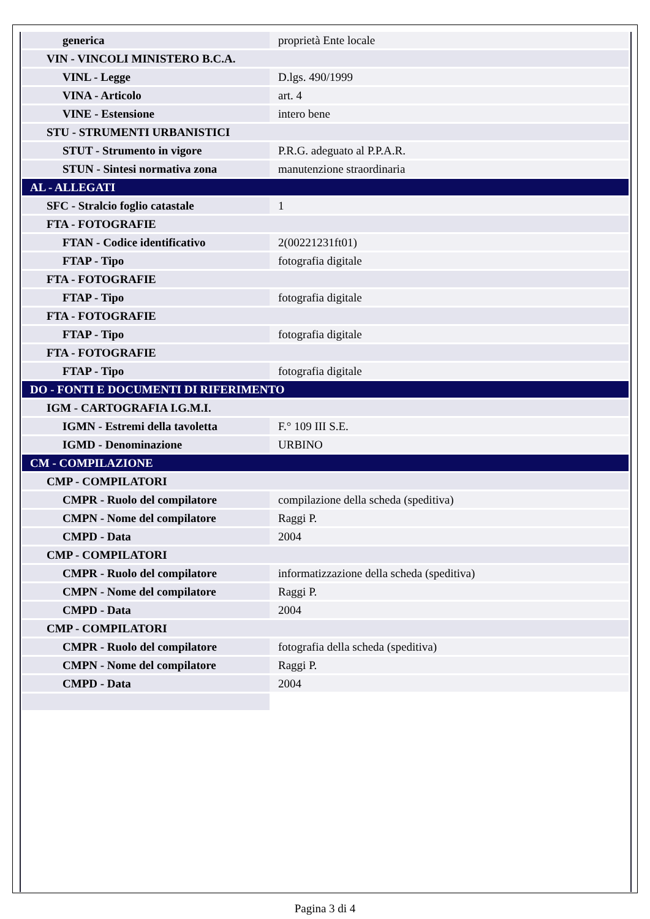| generica | proprietà Ente locale |
| VIN - VINCOLI MINISTERO B.C.A. | |
| VINL - Legge | D.lgs. 490/1999 |
| VINA - Articolo | art. 4 |
| VINE - Estensione | intero bene |
| STU - STRUMENTI URBANISTICI | |
| STUT - Strumento in vigore | P.R.G. adeguato al P.P.A.R. |
| STUN - Sintesi normativa zona | manutenzione straordinaria |
| AL - ALLEGATI | |
| SFC - Stralcio foglio catastale | 1 |
| FTA - FOTOGRAFIE | |
| FTAN - Codice identificativo | 2(00221231ft01) |
| FTAP - Tipo | fotografia digitale |
| FTA - FOTOGRAFIE | |
| FTAP - Tipo | fotografia digitale |
| FTA - FOTOGRAFIE | |
| FTAP - Tipo | fotografia digitale |
| FTA - FOTOGRAFIE | |
| FTAP - Tipo | fotografia digitale |
| DO - FONTI E DOCUMENTI DI RIFERIMENTO | |
| IGM - CARTOGRAFIA I.G.M.I. | |
| IGMN - Estremi della tavoletta | F.° 109 III S.E. |
| IGMD - Denominazione | URBINO |
| CM - COMPILAZIONE | |
| CMP - COMPILATORI | |
| CMPR - Ruolo del compilatore | compilazione della scheda (speditiva) |
| CMPN - Nome del compilatore | Raggi P. |
| CMPD - Data | 2004 |
| CMP - COMPILATORI | |
| CMPR - Ruolo del compilatore | informatizzazione della scheda (speditiva) |
| CMPN - Nome del compilatore | Raggi P. |
| CMPD - Data | 2004 |
| CMP - COMPILATORI | |
| CMPR - Ruolo del compilatore | fotografia della scheda (speditiva) |
| CMPN - Nome del compilatore | Raggi P. |
| CMPD - Data | 2004 |
Pagina 3 di 4